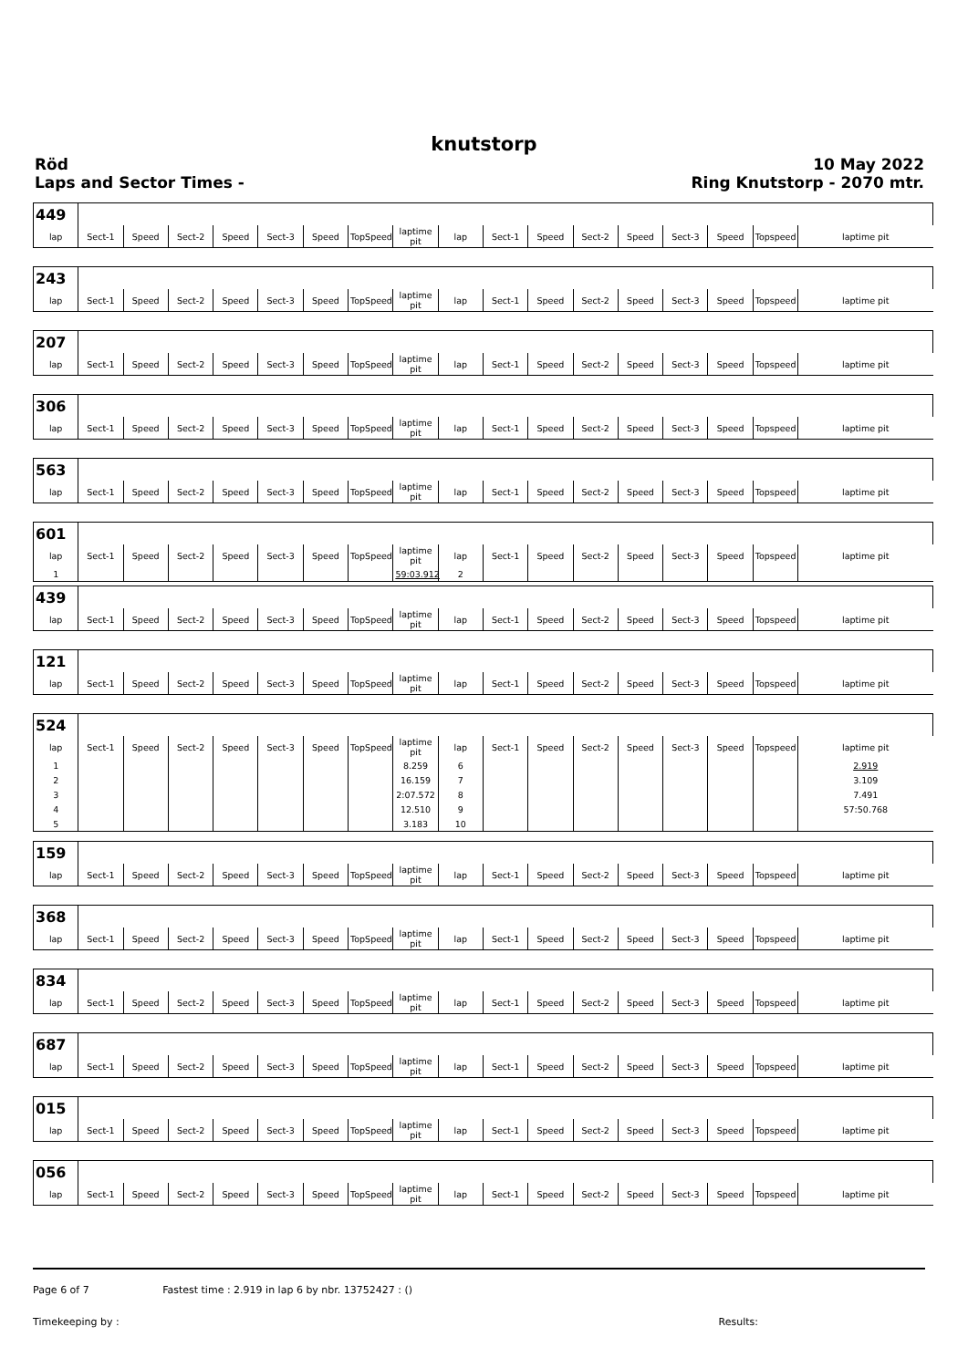knutstorp
Röd
Laps and Sector Times -
10 May 2022
Ring Knutstorp - 2070 mtr.
| 449 | | | | | | | | | | | | | | | | | |
| lap | Sect-1 | Speed | Sect-2 | Speed | Sect-3 | Speed | TopSpeed | laptime pit | lap | Sect-1 | Speed | Sect-2 | Speed | Sect-3 | Speed | Topspeed | laptime pit |
| 243 | | | | | | | | | | | | | | | | | |
| lap | Sect-1 | Speed | Sect-2 | Speed | Sect-3 | Speed | TopSpeed | laptime pit | lap | Sect-1 | Speed | Sect-2 | Speed | Sect-3 | Speed | Topspeed | laptime pit |
| 207 | | | | | | | | | | | | | | | | | |
| lap | Sect-1 | Speed | Sect-2 | Speed | Sect-3 | Speed | TopSpeed | laptime pit | lap | Sect-1 | Speed | Sect-2 | Speed | Sect-3 | Speed | Topspeed | laptime pit |
| 306 | | | | | | | | | | | | | | | | | |
| lap | Sect-1 | Speed | Sect-2 | Speed | Sect-3 | Speed | TopSpeed | laptime pit | lap | Sect-1 | Speed | Sect-2 | Speed | Sect-3 | Speed | Topspeed | laptime pit |
| 563 | | | | | | | | | | | | | | | | | |
| lap | Sect-1 | Speed | Sect-2 | Speed | Sect-3 | Speed | TopSpeed | laptime pit | lap | Sect-1 | Speed | Sect-2 | Speed | Sect-3 | Speed | Topspeed | laptime pit |
| 601 | | | | | | | | | | | | | | | | | |
| lap | Sect-1 | Speed | Sect-2 | Speed | Sect-3 | Speed | TopSpeed | laptime pit | lap | Sect-1 | Speed | Sect-2 | Speed | Sect-3 | Speed | Topspeed | laptime pit |
| 1 | | | | | | | | 59:03.912 | 2 | | | | | | | | |
| 439 | | | | | | | | | | | | | | | | | |
| lap | Sect-1 | Speed | Sect-2 | Speed | Sect-3 | Speed | TopSpeed | laptime pit | lap | Sect-1 | Speed | Sect-2 | Speed | Sect-3 | Speed | Topspeed | laptime pit |
| 121 | | | | | | | | | | | | | | | | | |
| lap | Sect-1 | Speed | Sect-2 | Speed | Sect-3 | Speed | TopSpeed | laptime pit | lap | Sect-1 | Speed | Sect-2 | Speed | Sect-3 | Speed | Topspeed | laptime pit |
| 524 | | | | | | | | | | | | | | | | | |
| lap | Sect-1 | Speed | Sect-2 | Speed | Sect-3 | Speed | TopSpeed | laptime pit | lap | Sect-1 | Speed | Sect-2 | Speed | Sect-3 | Speed | Topspeed | laptime pit |
| 1 | | | | | | | | 8.259 | 6 | | | | | | | | 2.919 |
| 2 | | | | | | | | 16.159 | 7 | | | | | | | | 3.109 |
| 3 | | | | | | | | 2:07.572 | 8 | | | | | | | | 7.491 |
| 4 | | | | | | | | 12.510 | 9 | | | | | | | | 57:50.768 |
| 5 | | | | | | | | 3.183 | 10 | | | | | | | | |
| 159 | | | | | | | | | | | | | | | | | |
| lap | Sect-1 | Speed | Sect-2 | Speed | Sect-3 | Speed | TopSpeed | laptime pit | lap | Sect-1 | Speed | Sect-2 | Speed | Sect-3 | Speed | Topspeed | laptime pit |
| 368 | | | | | | | | | | | | | | | | | |
| lap | Sect-1 | Speed | Sect-2 | Speed | Sect-3 | Speed | TopSpeed | laptime pit | lap | Sect-1 | Speed | Sect-2 | Speed | Sect-3 | Speed | Topspeed | laptime pit |
| 834 | | | | | | | | | | | | | | | | | |
| lap | Sect-1 | Speed | Sect-2 | Speed | Sect-3 | Speed | TopSpeed | laptime pit | lap | Sect-1 | Speed | Sect-2 | Speed | Sect-3 | Speed | Topspeed | laptime pit |
| 687 | | | | | | | | | | | | | | | | | |
| lap | Sect-1 | Speed | Sect-2 | Speed | Sect-3 | Speed | TopSpeed | laptime pit | lap | Sect-1 | Speed | Sect-2 | Speed | Sect-3 | Speed | Topspeed | laptime pit |
| 015 | | | | | | | | | | | | | | | | | |
| lap | Sect-1 | Speed | Sect-2 | Speed | Sect-3 | Speed | TopSpeed | laptime pit | lap | Sect-1 | Speed | Sect-2 | Speed | Sect-3 | Speed | Topspeed | laptime pit |
| 056 | | | | | | | | | | | | | | | | | |
| lap | Sect-1 | Speed | Sect-2 | Speed | Sect-3 | Speed | TopSpeed | laptime pit | lap | Sect-1 | Speed | Sect-2 | Speed | Sect-3 | Speed | Topspeed | laptime pit |
Page 6 of 7 Fastest time : 2.919 in lap 6 by nbr. 13752427 : ()
Timekeeping by : Results: